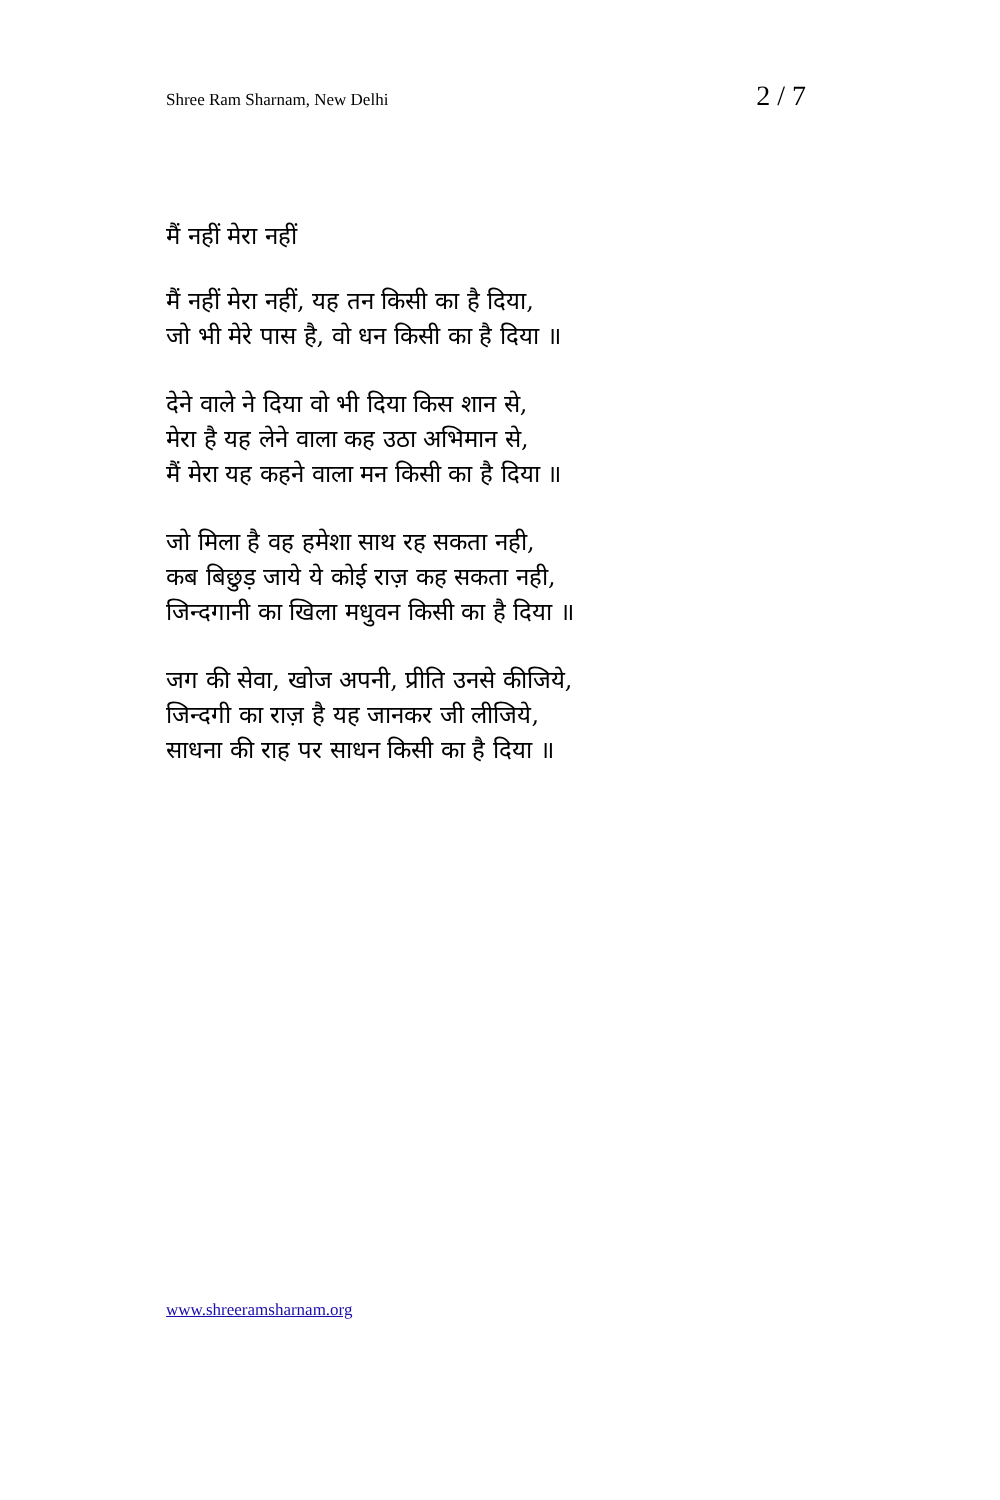Shree Ram Sharnam, New Delhi 2 / 7
मैं नहीं मेरा नहीं
मैं नहीं मेरा नहीं, यह तन किसी का है दिया,
जो भी मेरे पास है, वो धन किसी का है दिया ॥
देने वाले ने दिया वो भी दिया किस शान से,
मेरा है यह लेने वाला कह उठा अभिमान से,
मैं मेरा यह कहने वाला मन किसी का है दिया ॥
जो मिला है वह हमेशा साथ रह सकता नही,
कब बिछुड़ जाये ये कोई राज़ कह सकता नही,
जिन्दगानी का खिला मधुवन किसी का है दिया ॥
जग की सेवा, खोज अपनी, प्रीति उनसे कीजिये,
जिन्दगी का राज़ है यह जानकर जी लीजिये,
साधना की राह पर साधन किसी का है दिया ॥
www.shreeramsharnam.org